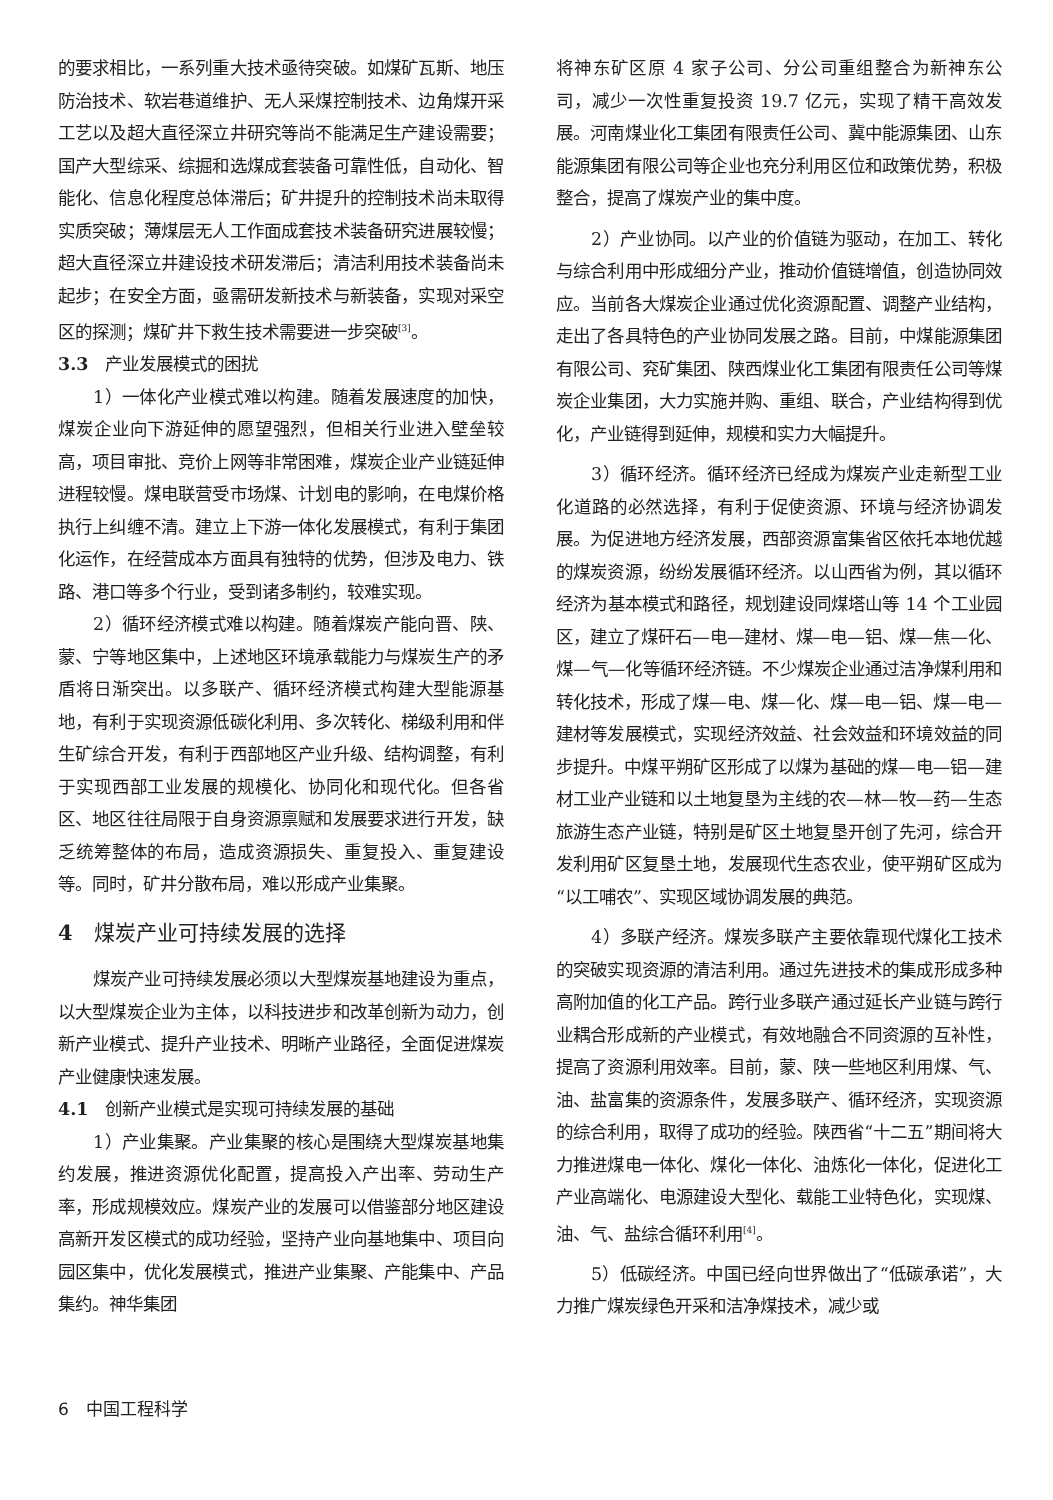的要求相比，一系列重大技术亟待突破。如煤矿瓦斯、地压防治技术、软岩巷道维护、无人采煤控制技术、边角煤开采工艺以及超大直径深立井研究等尚不能满足生产建设需要；国产大型综采、综掘和选煤成套装备可靠性低，自动化、智能化、信息化程度总体滞后；矿井提升的控制技术尚未取得实质突破；薄煤层无人工作面成套技术装备研究进展较慢；超大直径深立井建设技术研发滞后；清洁利用技术装备尚未起步；在安全方面，亟需研发新技术与新装备，实现对采空区的探测；煤矿井下救生技术需要进一步突破<sup>[3]</sup>。
3.3　产业发展模式的困扰
1）一体化产业模式难以构建。随着发展速度的加快，煤炭企业向下游延伸的愿望强烈，但相关行业进入壁垒较高，项目审批、竞价上网等非常困难，煤炭企业产业链延伸进程较慢。煤电联营受市场煤、计划电的影响，在电煤价格执行上纠缠不清。建立上下游一体化发展模式，有利于集团化运作，在经营成本方面具有独特的优势，但涉及电力、铁路、港口等多个行业，受到诸多制约，较难实现。
2）循环经济模式难以构建。随着煤炭产能向晋、陕、蒙、宁等地区集中，上述地区环境承载能力与煤炭生产的矛盾将日渐突出。以多联产、循环经济模式构建大型能源基地，有利于实现资源低碳化利用、多次转化、梯级利用和伴生矿综合开发，有利于西部地区产业升级、结构调整，有利于实现西部工业发展的规模化、协同化和现代化。但各省区、地区往往局限于自身资源禀赋和发展要求进行开发，缺乏统筹整体的布局，造成资源损失、重复投入、重复建设等。同时，矿井分散布局，难以形成产业集聚。
4　煤炭产业可持续发展的选择
煤炭产业可持续发展必须以大型煤炭基地建设为重点，以大型煤炭企业为主体，以科技进步和改革创新为动力，创新产业模式、提升产业技术、明晰产业路径，全面促进煤炭产业健康快速发展。
4.1　创新产业模式是实现可持续发展的基础
1）产业集聚。产业集聚的核心是围绕大型煤炭基地集约发展，推进资源优化配置，提高投入产出率、劳动生产率，形成规模效应。煤炭产业的发展可以借鉴部分地区建设高新开发区模式的成功经验，坚持产业向基地集中、项目向园区集中，优化发展模式，推进产业集聚、产能集中、产品集约。神华集团
将神东矿区原 4 家子公司、分公司重组整合为新神东公司，减少一次性重复投资 19.7 亿元，实现了精干高效发展。河南煤业化工集团有限责任公司、冀中能源集团、山东能源集团有限公司等企业也充分利用区位和政策优势，积极整合，提高了煤炭产业的集中度。
2）产业协同。以产业的价值链为驱动，在加工、转化与综合利用中形成细分产业，推动价值链增值，创造协同效应。当前各大煤炭企业通过优化资源配置、调整产业结构，走出了各具特色的产业协同发展之路。目前，中煤能源集团有限公司、兖矿集团、陕西煤业化工集团有限责任公司等煤炭企业集团，大力实施并购、重组、联合，产业结构得到优化，产业链得到延伸，规模和实力大幅提升。
3）循环经济。循环经济已经成为煤炭产业走新型工业化道路的必然选择，有利于促使资源、环境与经济协调发展。为促进地方经济发展，西部资源富集省区依托本地优越的煤炭资源，纷纷发展循环经济。以山西省为例，其以循环经济为基本模式和路径，规划建设同煤塔山等 14 个工业园区，建立了煤矸石—电—建材、煤—电—铝、煤—焦—化、煤—气—化等循环经济链。不少煤炭企业通过洁净煤利用和转化技术，形成了煤—电、煤—化、煤—电—铝、煤—电—建材等发展模式，实现经济效益、社会效益和环境效益的同步提升。中煤平朔矿区形成了以煤为基础的煤—电—铝—建材工业产业链和以土地复垦为主线的农—林—牧—药—生态旅游生态产业链，特别是矿区土地复垦开创了先河，综合开发利用矿区复垦土地，发展现代生态农业，使平朔矿区成为“以工哺农”、实现区域协调发展的典范。
4）多联产经济。煤炭多联产主要依靠现代煤化工技术的突破实现资源的清洁利用。通过先进技术的集成形成多种高附加值的化工产品。跨行业多联产通过延长产业链与跨行业耦合形成新的产业模式，有效地融合不同资源的互补性，提高了资源利用效率。目前，蒙、陕一些地区利用煤、气、油、盐富集的资源条件，发展多联产、循环经济，实现资源的综合利用，取得了成功的经验。陕西省“十二五”期间将大力推进煤电一体化、煤化一体化、油炼化一体化，促进化工产业高端化、电源建设大型化、载能工业特色化，实现煤、油、气、盐综合循环利用<sup>[4]</sup>。
5）低碳经济。中国已经向世界做出了“低碳承诺”，大力推广煤炭绿色开采和洁净煤技术，减少或
6　中国工程科学